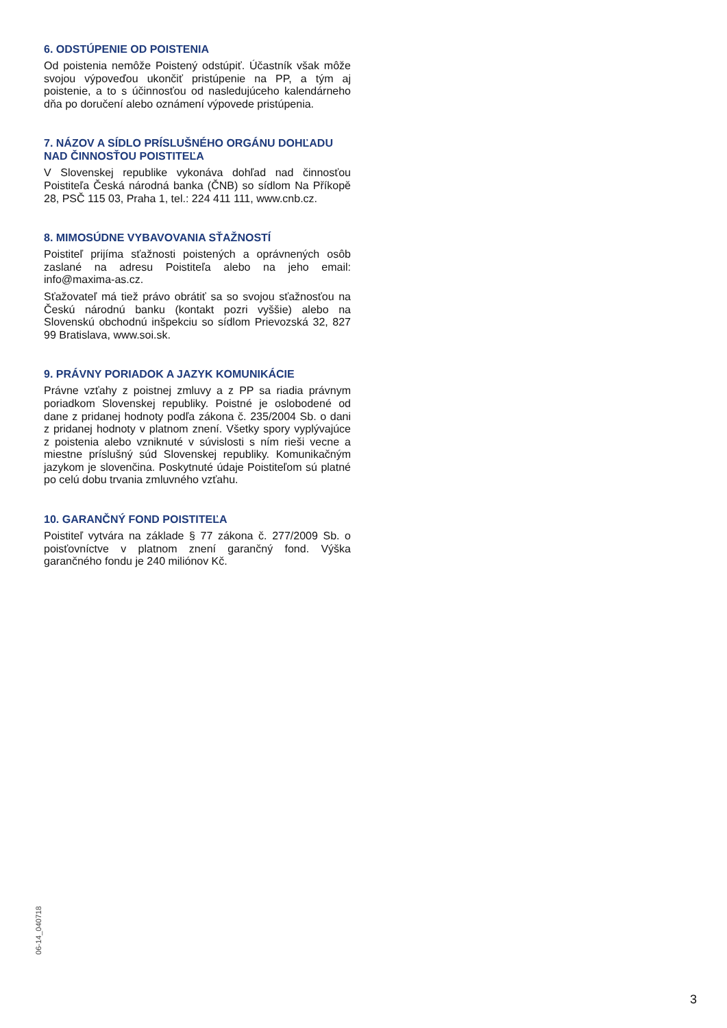6. ODSTÚPENIE OD POISTENIA
Od poistenia nemôže Poistený odstúpiť. Účastník však môže svojou výpoveďou ukončiť pristúpenie na PP, a tým aj poistenie, a to s účinnosťou od nasledujúceho kalendárneho dňa po doručení alebo oznámení výpovede pristúpenia.
7. NÁZOV A SÍDLO PRÍSLUŠNÉHO ORGÁNU DOHĽADU NAD ČINNOSŤOU POISTITEĽA
V Slovenskej republike vykonáva dohľad nad činnosťou Poistiteľa Česká národná banka (ČNB) so sídlom Na Příkopě 28, PSČ 115 03, Praha 1, tel.: 224 411 111, www.cnb.cz.
8. MIMOSÚDNE VYBAVOVANIA SŤAŽNOSTÍ
Poistiteľ prijíma sťažnosti poistených a oprávnených osôb zaslané na adresu Poistiteľa alebo na jeho email: info@maxima-as.cz.
Sťažovateľ má tiež právo obrátiť sa so svojou sťažnosťou na Českú národnú banku (kontakt pozri vyššie) alebo na Slovenskú obchodnú inšpekciu so sídlom Prievozská 32, 827 99 Bratislava, www.soi.sk.
9. PRÁVNY PORIADOK A JAZYK KOMUNIKÁCIE
Právne vzťahy z poistnej zmluvy a z PP sa riadia právnym poriadkom Slovenskej republiky. Poistné je oslobodené od dane z pridanej hodnoty podľa zákona č. 235/2004 Sb. o dani z pridanej hodnoty v platnom znení. Všetky spory vyplývajúce z poistenia alebo vzniknuté v súvislosti s ním rieši vecne a miestne príslušný súd Slovenskej republiky. Komunikačným jazykom je slovenčina. Poskytnuté údaje Poistiteľom sú platné po celú dobu trvania zmluvného vzťahu.
10. GARANČNÝ FOND POISTITEĽA
Poistiteľ vytvára na základe § 77 zákona č. 277/2009 Sb. o poisťovníctve v platnom znení garančný fond. Výška garančného fondu je 240 miliónov Kč.
06-14_040718
3